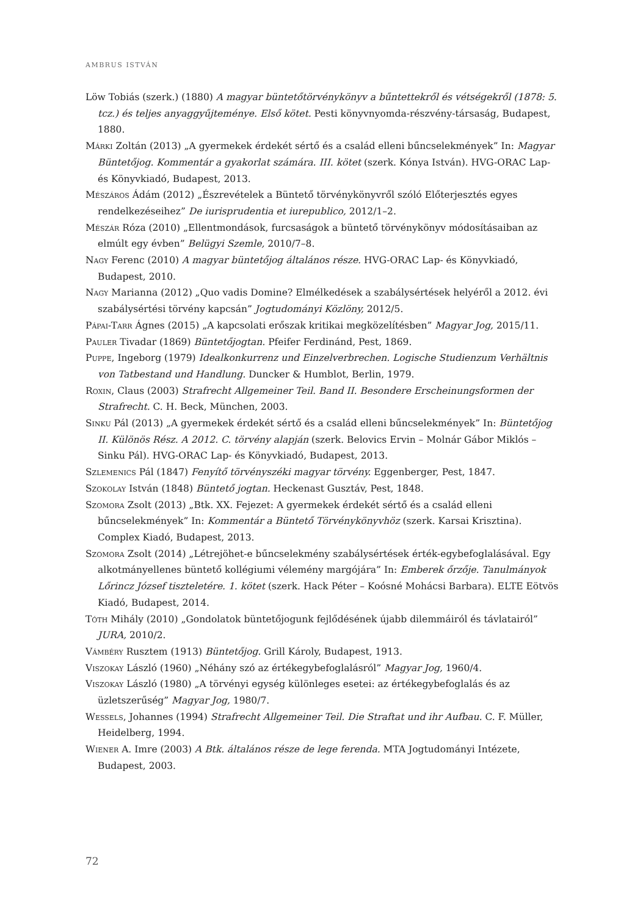AMBRUS ISTVÁN
Löw Tobiás (szerk.) (1880) A magyar büntetőtörvénykönyv a bűntettekről és vétségekről (1878: 5. tcz.) és teljes anyaggyűjteménye. Első kötet. Pesti könyvnyomda-részvény-társaság, Budapest, 1880.
Márki Zoltán (2013) „A gyermekek érdekét sértő és a család elleni bűncselekmények” In: Magyar Büntetőjog. Kommentár a gyakorlat számára. III. kötet (szerk. Kónya István). HVG-ORAC Lap- és Könyvkiadó, Budapest, 2013.
Mészáros Ádám (2012) „Észrevételek a Büntető törvénykönyvről szóló Előterjesztés egyes rendelkezéseihez” De iurisprudentia et iurepublico, 2012/1–2.
Mészár Róza (2010) „Ellentmondások, furcsaságok a büntető törvénykönyv módosításaiban az elmúlt egy évben” Belügyi Szemle, 2010/7–8.
Nagy Ferenc (2010) A magyar büntetőjog általános része. HVG-ORAC Lap- és Könyvkiadó, Budapest, 2010.
Nagy Marianna (2012) „Quo vadis Domine? Elmélkedések a szabálysértések helyéről a 2012. évi szabálysértési törvény kapcsán” Jogtudományi Közlöny, 2012/5.
Pápai-Tarr Ágnes (2015) „A kapcsolati erőszak kritikai megközelítésben” Magyar Jog, 2015/11.
Pauler Tivadar (1869) Büntetőjogtan. Pfeifer Ferdinánd, Pest, 1869.
Puppe, Ingeborg (1979) Idealkonkurrenz und Einzelverbrechen. Logische Studienzum Verhältnis von Tatbestand und Handlung. Duncker & Humblot, Berlin, 1979.
Roxin, Claus (2003) Strafrecht Allgemeiner Teil. Band II. Besondere Erscheinungsformen der Strafrecht. C. H. Beck, München, 2003.
Sinku Pál (2013) „A gyermekek érdekét sértő és a család elleni bűncselekmények” In: Büntetőjog II. Különös Rész. A 2012. C. törvény alapján (szerk. Belovics Ervin – Molnár Gábor Miklós – Sinku Pál). HVG-ORAC Lap- és Könyvkiadó, Budapest, 2013.
Szlemenics Pál (1847) Fenyítő törvényszéki magyar törvény. Eggenberger, Pest, 1847.
Szokolay István (1848) Büntető jogtan. Heckenast Gusztáv, Pest, 1848.
Szomora Zsolt (2013) „Btk. XX. Fejezet: A gyermekek érdekét sértő és a család elleni bűncselekmények” In: Kommentár a Büntető Törvénykönyvhöz (szerk. Karsai Krisztina). Complex Kiadó, Budapest, 2013.
Szomora Zsolt (2014) „Létrejöhet-e bűncselekmény szabálysértések érték-egybefoglalásával. Egy alkotmányellenes büntető kollégiumi vélemény margójára” In: Emberek őrzője. Tanulmányok Lőrincz József tiszteletére. 1. kötet (szerk. Hack Péter – Koósné Mohácsi Barbara). ELTE Eötvös Kiadó, Budapest, 2014.
Tóth Mihály (2010) „Gondolatok büntetőjogunk fejlődésének újabb dilemmáiról és távlatairól” JURA, 2010/2.
Vámbéry Rusztem (1913) Büntetőjog. Grill Károly, Budapest, 1913.
Viszokay László (1960) „Néhány szó az értékegybefoglalásról” Magyar Jog, 1960/4.
Viszokay László (1980) „A törvényi egység különleges esetei: az értékegybefoglalás és az üzletszerűség” Magyar Jog, 1980/7.
Wessels, Johannes (1994) Strafrecht Allgemeiner Teil. Die Straftat und ihr Aufbau. C. F. Müller, Heidelberg, 1994.
Wiener A. Imre (2003) A Btk. általános része de lege ferenda. MTA Jogtudományi Intézete, Budapest, 2003.
72